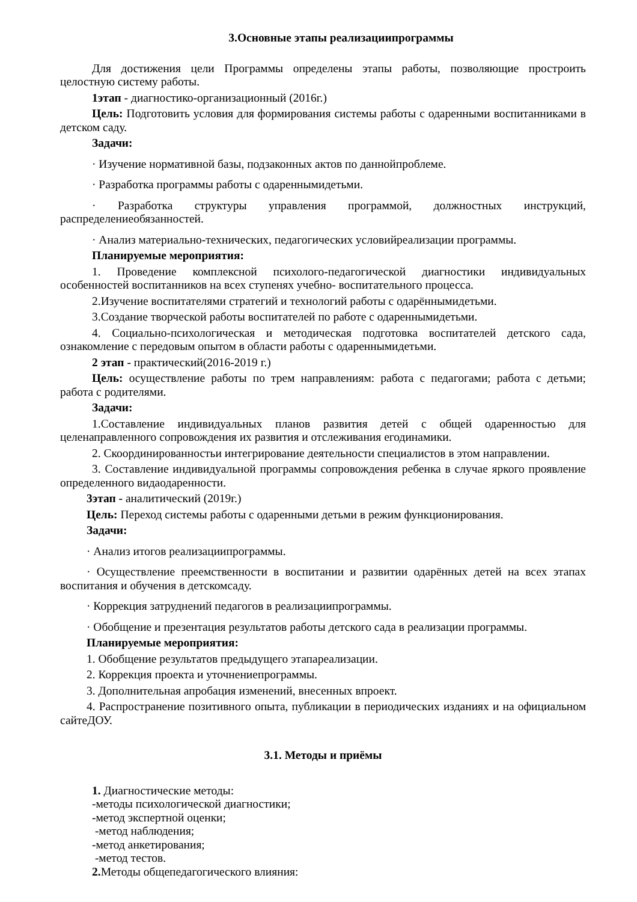3.Основные этапы реализациипрограммы
Для достижения цели Программы определены этапы работы, позволяющие простроить целостную систему работы.
1этап - диагностико-организационный (2016г.)
Цель: Подготовить условия для формирования системы работы с одаренными воспитанниками в детском саду.
Задачи:
· Изучение нормативной базы, подзаконных актов по даннойпроблеме.
· Разработка программы работы с одареннымидетьми.
· Разработка структуры управления программой, должностных инструкций, распределениеобязанностей.
· Анализ материально-технических, педагогических условийреализации программы.
Планируемые мероприятия:
1. Проведение комплексной психолого-педагогической диагностики индивидуальных особенностей воспитанников на всех ступенях учебно- воспитательного процесса.
2.Изучение воспитателями стратегий и технологий работы с одарённымидетьми.
3.Создание творческой работы воспитателей по работе с одареннымидетьми.
4. Социально-психологическая и методическая подготовка воспитателей детского сада, ознакомление с передовым опытом в области работы с одареннымидетьми.
2 этап - практический(2016-2019 г.)
Цель: осуществление работы по трем направлениям: работа с педагогами; работа с детьми; работа с родителями.
Задачи:
1.Составление индивидуальных планов развития детей с общей одаренностью для целенаправленного сопровождения их развития и отслеживания егодинамики.
2. Скоординированностьи интегрирование деятельности специалистов в этом направлении.
3. Составление индивидуальной программы сопровождения ребенка в случае яркого проявление определенного видаодаренности.
3этап - аналитический (2019г.)
Цель: Переход системы работы с одаренными детьми в режим функционирования.
Задачи:
· Анализ итогов реализациипрограммы.
· Осуществление преемственности в воспитании и развитии одарённых детей на всех этапах воспитания и обучения в детскомсаду.
· Коррекция затруднений педагогов в реализациипрограммы.
· Обобщение и презентация результатов работы детского сада в реализации программы.
Планируемые мероприятия:
1. Обобщение результатов предыдущего этапареализации.
2. Коррекция проекта и уточнениепрограммы.
3. Дополнительная апробация изменений, внесенных впроект.
4. Распространение позитивного опыта, публикации в периодических изданиях и на официальном сайтеДОУ.
3.1. Методы и приёмы
1. Диагностические методы:
-методы психологической диагностики;
-метод экспертной оценки;
-метод наблюдения;
-метод анкетирования;
-метод тестов.
2. Методы общепедагогического влияния: